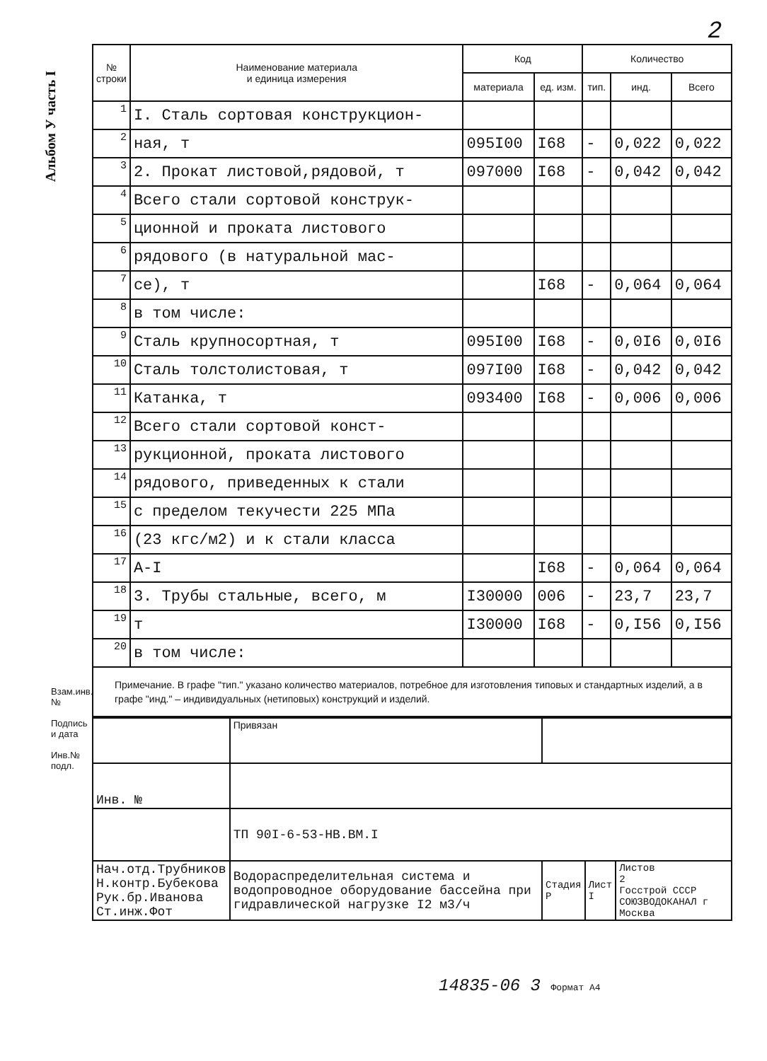2
Альбом У часть I
| № строки | Наименование материала и единица измерения | Код | | Количество | | |
| --- | --- | --- | --- | --- | --- | --- |
| | | материала | ед. изм. | тип. | инд. | Всего |
| 1 | I. Сталь сортовая конструкцион- | | | | | |
| 2 | ная, т | 095I00 | I68 | - | 0,022 | 0,022 |
| 3 | 2. Прокат листовой,рядовой, т | 097000 | I68 | - | 0,042 | 0,042 |
| 4 | Всего стали сортовой конструк- | | | | | |
| 5 | ционной и проката листового | | | | | |
| 6 | рядового (в натуральной мас- | | | | | |
| 7 | се), т | | I68 | - | 0,064 | 0,064 |
| 8 | в том числе: | | | | | |
| 9 | Сталь крупносортная, т | 095I00 | I68 | - | 0,0I6 | 0,0I6 |
| 10 | Сталь толстолистовая, т | 097I00 | I68 | - | 0,042 | 0,042 |
| 11 | Катанка, т | 093400 | I68 | - | 0,006 | 0,006 |
| 12 | Всего стали сортовой конст- | | | | | |
| 13 | рукционной, проката листового | | | | | |
| 14 | рядового, приведенных к стали | | | | | |
| 15 | с пределом текучести 225 МПа | | | | | |
| 16 | (23 кгс/м2) и к стали класса | | | | | |
| 17 | А-I | | I68 | - | 0,064 | 0,064 |
| 18 | 3. Трубы стальные, всего, м | I30000 | 006 | - | 23,7 | 23,7 |
| 19 | т | I30000 | I68 | - | 0,I56 | 0,I56 |
| 20 | в том числе: | | | | | |
Примечание. В графе "тип." указано количество материалов, потребное для изготовления типовых и стандартных изделий, а в графе "инд." – индивидуальных (нетиповых) конструкций и изделий.
| | Привязан | | | |
| Инв. № | | | | |
| | ТП 90I-6-53-НВ.ВМ.I | | | |
| Нач.отд.Трубников Н.контр.Бубекова Рук.бр.Иванова Ст.инж.Фот | Водораспределительная система и водопроводное оборудование бассейна при гидравлической нагрузке I2 м3/ч | Стадия Р | Лист I | Листов 2 Госстрой СССР СОЮЗВОДОКАНАЛ г Москва |
Взам.инв.№
Подпись и дата
Инв.№ подл.
14835-06 3 Формат А4